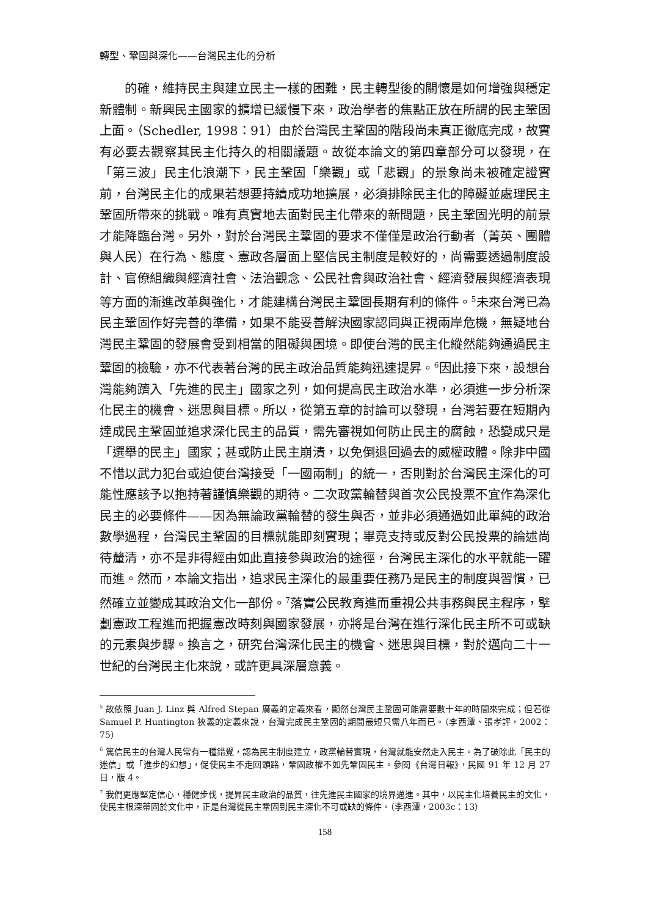轉型、鞏固與深化——台灣民主化的分析
的確，維持民主與建立民主一樣的困難，民主轉型後的關懷是如何增強與穩定新體制。新興民主國家的擴增已緩慢下來，政治學者的焦點正放在所謂的民主鞏固上面。（Schedler, 1998：91）由於台灣民主鞏固的階段尚未真正徹底完成，故實有必要去觀察其民主化持久的相關議題。故從本論文的第四章部分可以發現，在「第三波」民主化浪潮下，民主鞏固「樂觀」或「悲觀」的景象尚未被確定證實前，台灣民主化的成果若想要持續成功地擴展，必須排除民主化的障礙並處理民主鞏固所帶來的挑戰。唯有真實地去面對民主化帶來的新問題，民主鞏固光明的前景才能降臨台灣。另外，對於台灣民主鞏固的要求不僅僅是政治行動者（菁英、團體與人民）在行為、態度、憲政各層面上堅信民主制度是較好的，尚需要透過制度設計、官僚組織與經濟社會、法治觀念、公民社會與政治社會、經濟發展與經濟表現等方面的漸進改革與強化，才能建構台灣民主鞏固長期有利的條件。<sup>5</sup>未來台灣已為民主鞏固作好完善的準備，如果不能妥善解決國家認同與正視兩岸危機，無疑地台灣民主鞏固的發展會受到相當的阻礙與困境。即使台灣的民主化縱然能夠通過民主鞏固的檢驗，亦不代表著台灣的民主政治品質能夠迅速提昇。<sup>6</sup>因此接下來，設想台灣能夠躋入「先進的民主」國家之列，如何提高民主政治水準，必須進一步分析深化民主的機會、迷思與目標。所以，從第五章的討論可以發現，台灣若要在短期內達成民主鞏固並追求深化民主的品質，需先審視如何防止民主的腐蝕，恐變成只是「選舉的民主」國家；甚或防止民主崩潰，以免倒退回過去的威權政體。除非中國不惜以武力犯台或迫使台灣接受「一國兩制」的統一，否則對於台灣民主深化的可能性應該予以抱持著謹慎樂觀的期待。二次政黨輪替與首次公民投票不宜作為深化民主的必要條件——因為無論政黨輪替的發生與否，並非必須通過如此單純的政治數學過程，台灣民主鞏固的目標就能即刻實現；畢竟支持或反對公民投票的論述尚待釐清，亦不是非得經由如此直接參與政治的途徑，台灣民主深化的水平就能一躍而進。然而，本論文指出，追求民主深化的最重要任務乃是民主的制度與習慣，已然確立並變成其政治文化一部份。<sup>7</sup>落實公民教育進而重視公共事務與民主程序，擘劃憲政工程進而把握憲改時刻與國家發展，亦將是台灣在進行深化民主所不可或缺的元素與步驟。換言之，研究台灣深化民主的機會、迷思與目標，對於邁向二十一世紀的台灣民主化來說，或許更具深層意義。
<sup>5</sup> 故依照 Juan J. Linz 與 Alfred Stepan 廣義的定義來看，顯然台灣民主鞏固可能需要數十年的時間來完成；但若從 Samuel P. Huntington 狹義的定義來說，台灣完成民主鞏固的期間最短只需八年而已。（李酉潭、張孝評，2002：75）
<sup>6</sup> 篤信民主的台灣人民常有一種錯覺，認為民主制度建立，政黨輪替實現，台灣就能安然走入民主。為了破除此「民主的迷信」或「進步的幻想」，促使民主不走回頭路，鞏固政權不如先鞏固民主。參閱《台灣日報》，民國 91 年 12 月 27 日，版 4。
<sup>7</sup> 我們更應堅定信心，穩健步伐，提昇民主政治的品質，往先進民主國家的境界邁進。其中，以民主化培養民主的文化，使民主根深蒂固於文化中，正是台灣從民主鞏固到民主深化不可或缺的條件。（李酉潭，2003c：13）
158